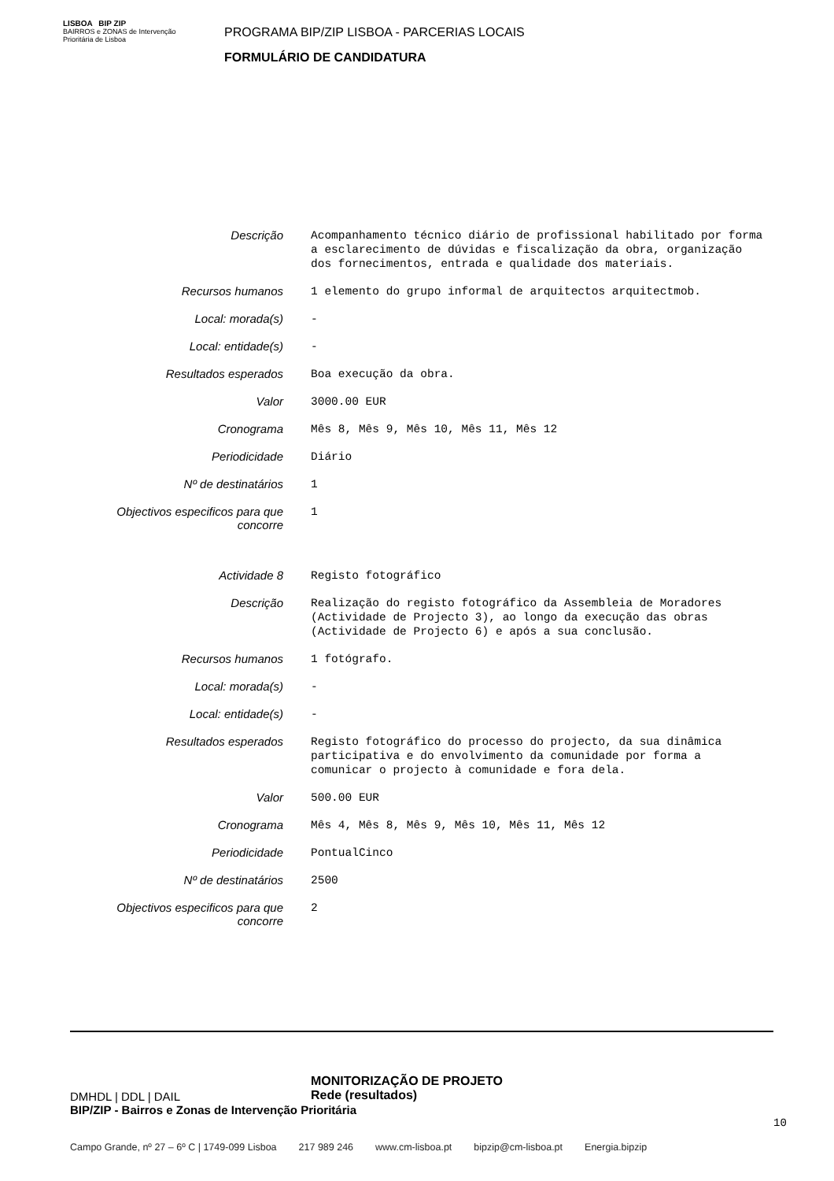LISBOA BIP ZIP
BAIRROS e ZONAS de Intervenção Prioritária de Lisboa
PROGRAMA BIP/ZIP LISBOA - PARCERIAS LOCAIS
FORMULÁRIO DE CANDIDATURA
| Descrição | Acompanhamento técnico diário de profissional habilitado por forma a esclarecimento de dúvidas e fiscalização da obra, organização dos fornecimentos, entrada e qualidade dos materiais. |
| Recursos humanos | 1 elemento do grupo informal de arquitectos arquitectmob. |
| Local: morada(s) | - |
| Local: entidade(s) | - |
| Resultados esperados | Boa execução da obra. |
| Valor | 3000.00 EUR |
| Cronograma | Mês 8, Mês 9, Mês 10, Mês 11, Mês 12 |
| Periodicidade | Diário |
| Nº de destinatários | 1 |
| Objectivos especificos para que concorre | 1 |
| Actividade 8 | Registo fotográfico |
| Descrição | Realização do registo fotográfico da Assembleia de Moradores (Actividade de Projecto 3), ao longo da execução das obras (Actividade de Projecto 6) e após a sua conclusão. |
| Recursos humanos | 1 fotógrafo. |
| Local: morada(s) | - |
| Local: entidade(s) | - |
| Resultados esperados | Registo fotográfico do processo do projecto, da sua dinâmica participativa e do envolvimento da comunidade por forma a comunicar o projecto à comunidade e fora dela. |
| Valor | 500.00 EUR |
| Cronograma | Mês 4, Mês 8, Mês 9, Mês 10, Mês 11, Mês 12 |
| Periodicidade | PontualCinco |
| Nº de destinatários | 2500 |
| Objectivos especificos para que concorre | 2 |
MONITORIZAÇÃO DE PROJETO
Rede (resultados)
DMHDL | DDL | DAIL
BIP/ZIP - Bairros e Zonas de Intervenção Prioritária
10
Campo Grande, nº 27 – 6º C | 1749-099 Lisboa 217 989 246 www.cm-lisboa.pt bipzip@cm-lisboa.pt Energia.bipzip